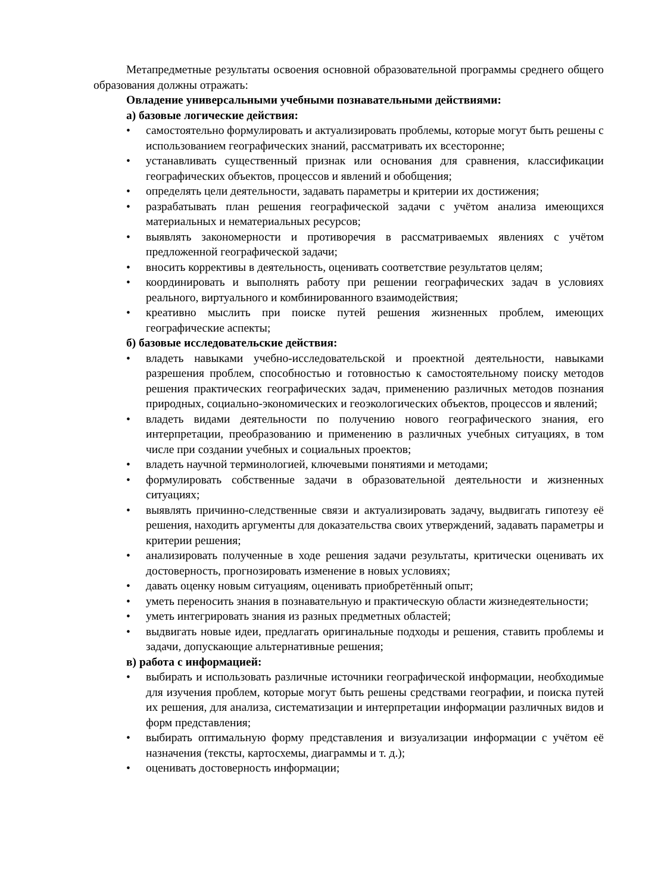Метапредметные результаты освоения основной образовательной программы среднего общего образования должны отражать:
Овладение универсальными учебными познавательными действиями:
а) базовые логические действия:
• самостоятельно формулировать и актуализировать проблемы, которые могут быть решены с использованием географических знаний, рассматривать их всесторонне;
• устанавливать существенный признак или основания для сравнения, классификации географических объектов, процессов и явлений и обобщения;
• определять цели деятельности, задавать параметры и критерии их достижения;
• разрабатывать план решения географической задачи с учётом анализа имеющихся материальных и нематериальных ресурсов;
• выявлять закономерности и противоречия в рассматриваемых явлениях с учётом предложенной географической задачи;
• вносить коррективы в деятельность, оценивать соответствие результатов целям;
• координировать и выполнять работу при решении географических задач в условиях реального, виртуального и комбинированного взаимодействия;
• креативно мыслить при поиске путей решения жизненных проблем, имеющих географические аспекты;
б) базовые исследовательские действия:
• владеть навыками учебно-исследовательской и проектной деятельности, навыками разрешения проблем, способностью и готовностью к самостоятельному поиску методов решения практических географических задач, применению различных методов познания природных, социально-экономических и геоэкологических объектов, процессов и явлений;
• владеть видами деятельности по получению нового географического знания, его интерпретации, преобразованию и применению в различных учебных ситуациях, в том числе при создании учебных и социальных проектов;
• владеть научной терминологией, ключевыми понятиями и методами;
• формулировать собственные задачи в образовательной деятельности и жизненных ситуациях;
• выявлять причинно-следственные связи и актуализировать задачу, выдвигать гипотезу её решения, находить аргументы для доказательства своих утверждений, задавать параметры и критерии решения;
• анализировать полученные в ходе решения задачи результаты, критически оценивать их достоверность, прогнозировать изменение в новых условиях;
• давать оценку новым ситуациям, оценивать приобретённый опыт;
• уметь переносить знания в познавательную и практическую области жизнедеятельности;
• уметь интегрировать знания из разных предметных областей;
• выдвигать новые идеи, предлагать оригинальные подходы и решения, ставить проблемы и задачи, допускающие альтернативные решения;
в) работа с информацией:
• выбирать и использовать различные источники географической информации, необходимые для изучения проблем, которые могут быть решены средствами географии, и поиска путей их решения, для анализа, систематизации и интерпретации информации различных видов и форм представления;
• выбирать оптимальную форму представления и визуализации информации с учётом её назначения (тексты, картосхемы, диаграммы и т. д.);
• оценивать достоверность информации;